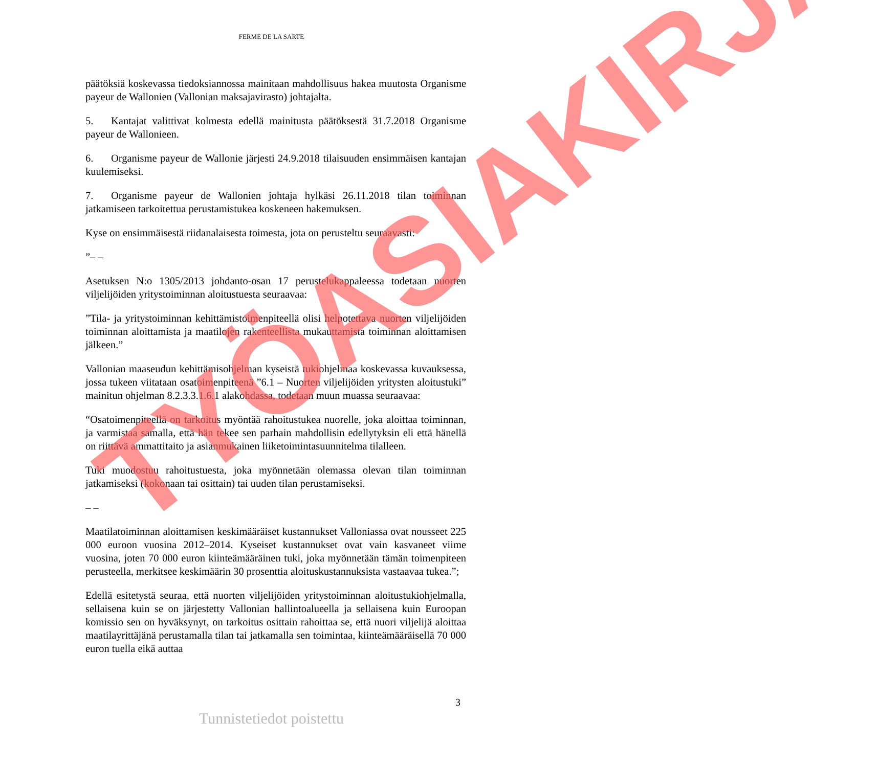FERME DE LA SARTE
päätöksiä koskevassa tiedoksiannossa mainitaan mahdollisuus hakea muutosta Organisme payeur de Wallonien (Vallonian maksajavirasto) johtajalta.
5. Kantajat valittivat kolmesta edellä mainitusta päätöksestä 31.7.2018 Organisme payeur de Wallonieen.
6. Organisme payeur de Wallonie järjesti 24.9.2018 tilaisuuden ensimmäisen kantajan kuulemiseksi.
7. Organisme payeur de Wallonien johtaja hylkäsi 26.11.2018 tilan toiminnan jatkamiseen tarkoitettua perustamistukea koskeneen hakemuksen.
Kyse on ensimmäisestä riidanalaisesta toimesta, jota on perusteltu seuraavasti:
”– –
Asetuksen N:o 1305/2013 johdanto-osan 17 perustelukappaleessa todetaan nuorten viljelijöiden yritystoiminnan aloitustuesta seuraavaa:
”Tila- ja yritystoiminnan kehittämistoimenpiteellä olisi helpotettava nuorten viljelijöiden toiminnan aloittamista ja maatilojen rakenteellista mukauttamista toiminnan aloittamisen jälkeen.”
Vallonian maaseudun kehittämisohjelman kyseistä tukiohjelmaa koskevassa kuvauksessa, jossa tukeen viitataan osatoimenpiteenä ”6.1 – Nuorten viljelijöiden yritysten aloitustuki” mainitun ohjelman 8.2.3.3.1.6.1 alakohdassa, todetaan muun muassa seuraavaa:
“Osatoimenpiteellä on tarkoitus myöntää rahoitustukea nuorelle, joka aloittaa toiminnan, ja varmistaa samalla, että hän tekee sen parhain mahdollisin edellytyksin eli että hänellä on riittävä ammattitaito ja asianmukainen liiketoimintasuunnitelma tilalleen.
Tuki muodostuu rahoitustuesta, joka myönnetään olemassa olevan tilan toiminnan jatkamiseksi (kokonaan tai osittain) tai uuden tilan perustamiseksi.
– –
Maatilatoiminnan aloittamisen keskimääräiset kustannukset Valloniassa ovat nousseet 225 000 euroon vuosina 2012–2014. Kyseiset kustannukset ovat vain kasvaneet viime vuosina, joten 70 000 euron kiinteämääräinen tuki, joka myönnetään tämän toimenpiteen perusteella, merkitsee keskimäärin 30 prosenttia aloituskustannuksista vastaavaa tukea.”;
Edellä esitetystä seuraa, että nuorten viljelijöiden yritystoiminnan aloitustukiohjelmalla, sellaisena kuin se on järjestetty Vallonian hallintoalueella ja sellaisena kuin Euroopan komissio sen on hyväksynyt, on tarkoitus osittain rahoittaa se, että nuori viljelijä aloittaa maatilayrittäjänä perustamalla tilan tai jatkamalla sen toimintaa, kiinteämääräisellä 70 000 euron tuella eikä auttaa
3
Tunnistetiedot poistettu
TYÖASIAKIRJA